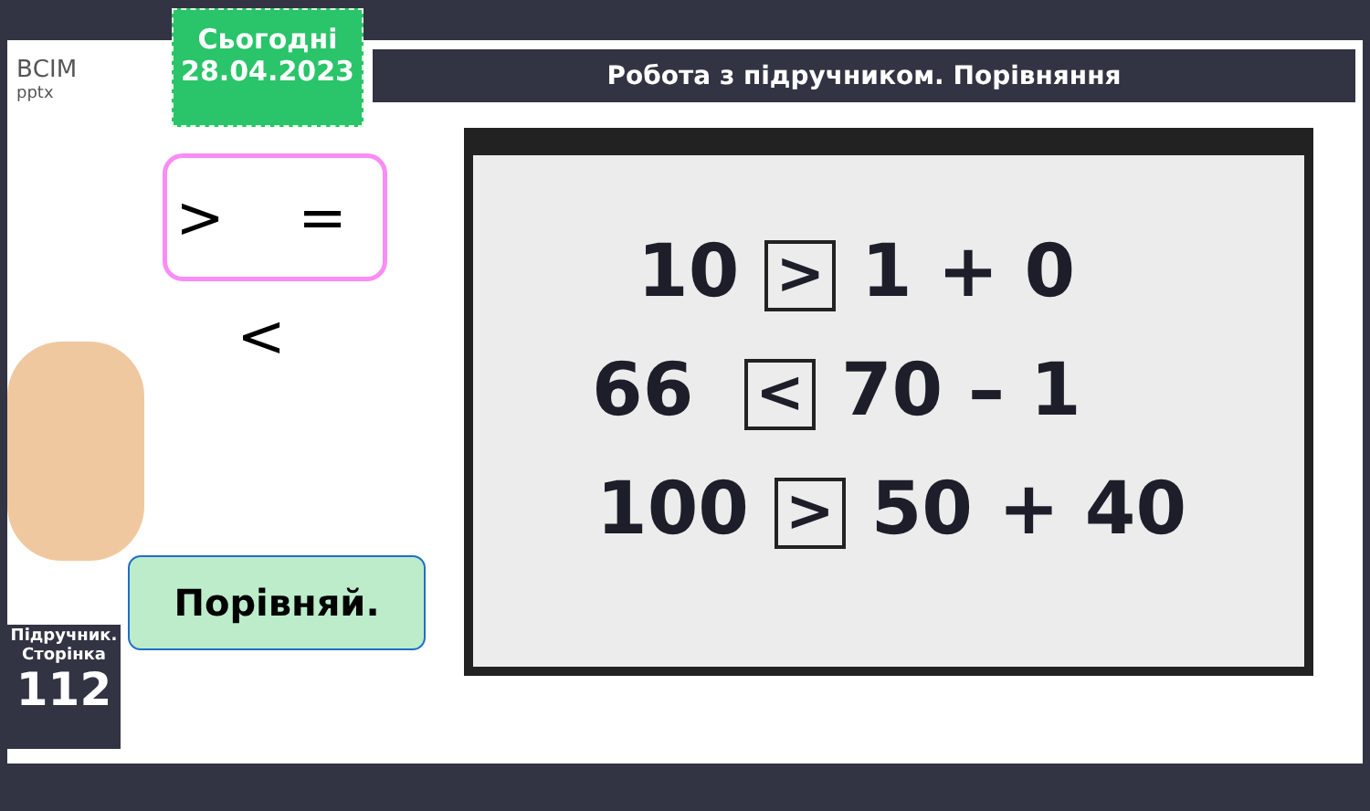ВСІМ
pptx
Сьогодні
28.04.2023
Робота з підручником. Порівняння
> = <
Порівняй.
Підручник. Сторінка
112
10 > 1 + 0
66 < 70 – 1
100 > 50 + 40